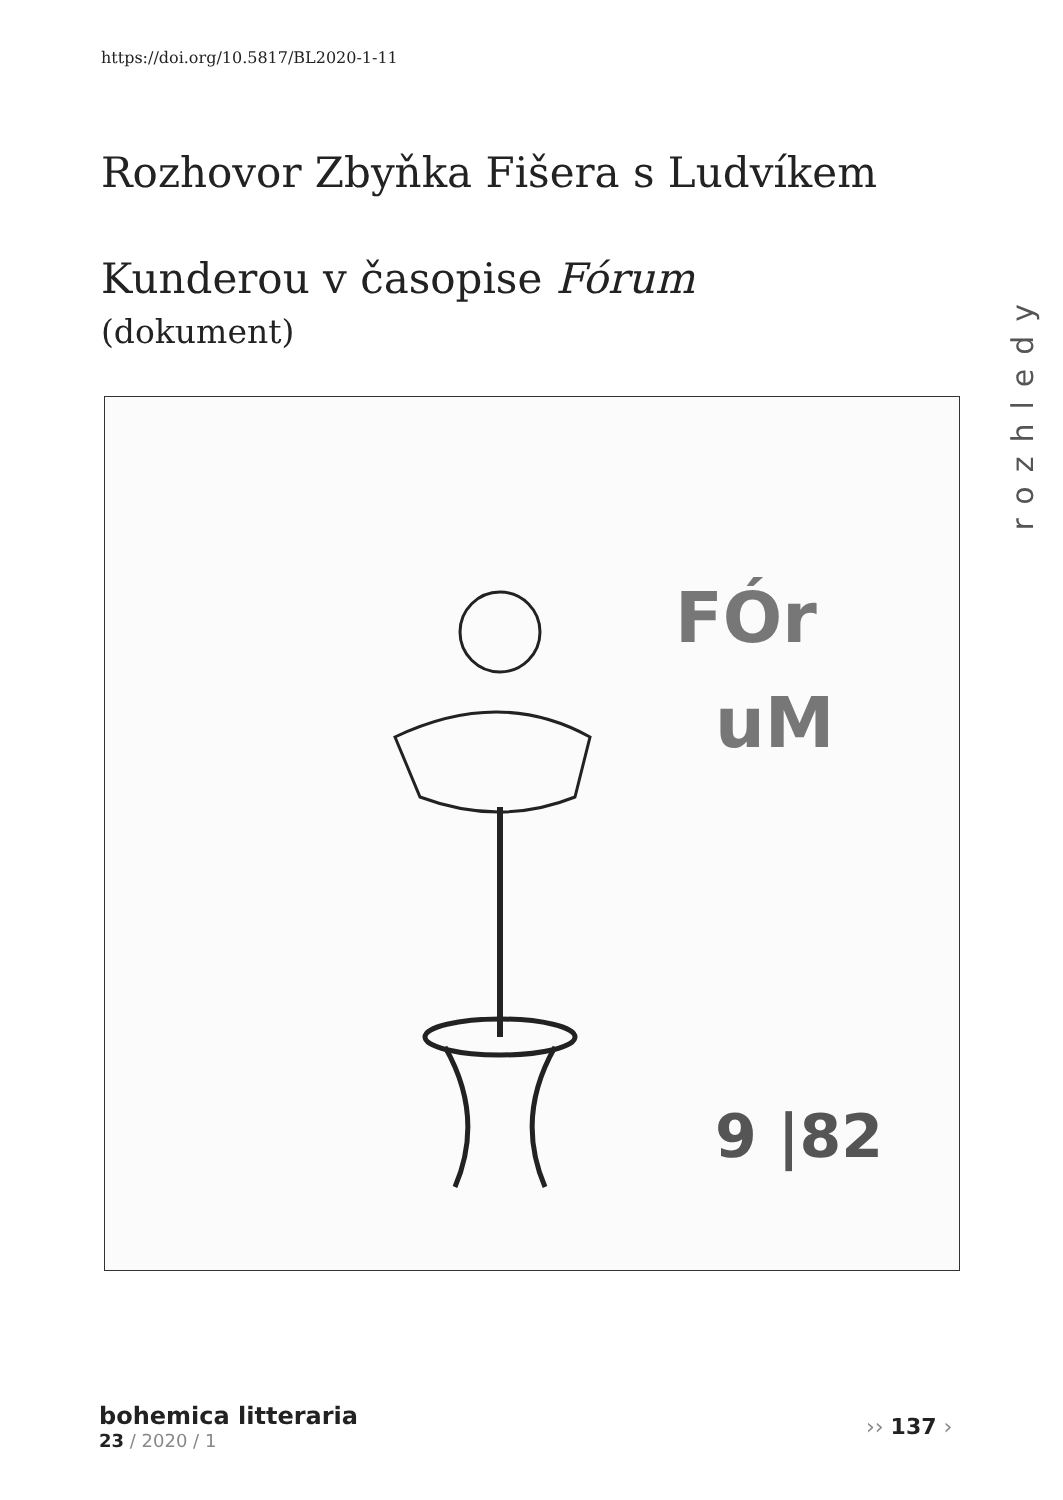https://doi.org/10.5817/BL2020-1-11
Rozhovor Zbyňka Fišera s Ludvíkem Kunderou v časopise Fórum
(dokument)
rozhledy
FÓr
uM
9 |82
bohemica litteraria
23 / 2020 / 1
›› 137 ›